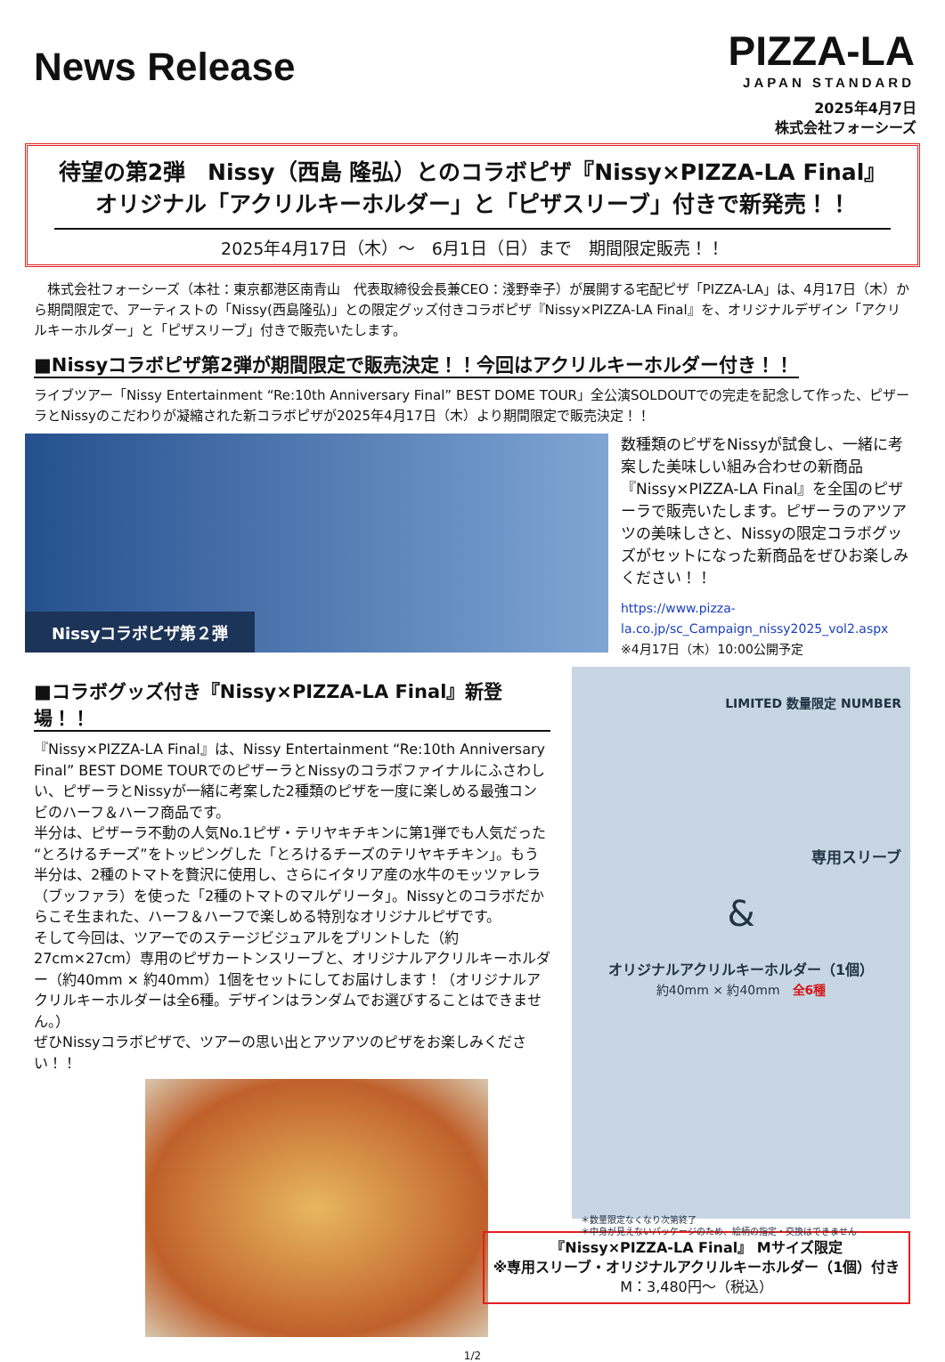News Release
PIZZA-LA
JAPAN STANDARD
2025年4月7日
株式会社フォーシーズ
待望の第2弾　Nissy（西島 隆弘）とのコラボピザ『Nissy×PIZZA-LA Final』
オリジナル「アクリルキーホルダー」と「ピザスリーブ」付きで新発売！！
2025年4月17日（木）～　6月1日（日）まで　期間限定販売！！
　株式会社フォーシーズ（本社：東京都港区南青山　代表取締役会長兼CEO：淺野幸子）が展開する宅配ピザ「PIZZA-LA」は、4月17日（木）から期間限定で、アーティストの「Nissy(西島隆弘)」との限定グッズ付きコラボピザ『Nissy×PIZZA-LA Final』を、オリジナルデザイン「アクリルキーホルダー」と「ピザスリーブ」付きで販売いたします。
■Nissyコラボピザ第2弾が期間限定で販売決定！！今回はアクリルキーホルダー付き！！
ライブツアー「Nissy Entertainment “Re:10th Anniversary Final” BEST DOME TOUR」全公演SOLDOUTでの完走を記念して作った、ピザーラとNissyのこだわりが凝縮された新コラボピザが2025年4月17日（木）より期間限定で販売決定！！
Nissyコラボピザ第２弾
数種類のピザをNissyが試食し、一緒に考案した美味しい組み合わせの新商品『Nissy×PIZZA-LA Final』を全国のピザーラで販売いたします。ピザーラのアツアツの美味しさと、Nissyの限定コラボグッズがセットになった新商品をぜひお楽しみください！！
https://www.pizza-la.co.jp/sc_Campaign_nissy2025_vol2.aspx
※4月17日（木）10:00公開予定
■コラボグッズ付き『Nissy×PIZZA-LA Final』新登場！！
『Nissy×PIZZA-LA Final』は、Nissy Entertainment “Re:10th Anniversary Final” BEST DOME TOURでのピザーラとNissyのコラボファイナルにふさわしい、ピザーラとNissyが一緒に考案した2種類のピザを一度に楽しめる最強コンビのハーフ＆ハーフ商品です。
半分は、ピザーラ不動の人気No.1ピザ・テリヤキチキンに第1弾でも人気だった“とろけるチーズ”をトッピングした「とろけるチーズのテリヤキチキン」。もう半分は、2種のトマトを贅沢に使用し、さらにイタリア産の水牛のモッツァレラ（ブッファラ）を使った「2種のトマトのマルゲリータ」。Nissyとのコラボだからこそ生まれた、ハーフ＆ハーフで楽しめる特別なオリジナルピザです。
そして今回は、ツアーでのステージビジュアルをプリントした（約27cm×27cm）専用のピザカートンスリーブと、オリジナルアクリルキーホルダー（約40mm × 約40mm）1個をセットにしてお届けします！（オリジナルアクリルキーホルダーは全6種。デザインはランダムでお選びすることはできません。）
ぜひNissyコラボピザで、ツアーの思い出とアツアツのピザをお楽しみください！！
LIMITED 数量限定 NUMBER
専用スリーブ
&
オリジナルアクリルキーホルダー（1個）
約40mm × 約40mm　全6種
＊数量限定なくなり次第終了
＊中身が見えないパッケージのため、絵柄の指定・交換はできません
『Nissy×PIZZA-LA Final』 Mサイズ限定
※専用スリーブ・オリジナルアクリルキーホルダー（1個）付き
M：3,480円～（税込）
1/2